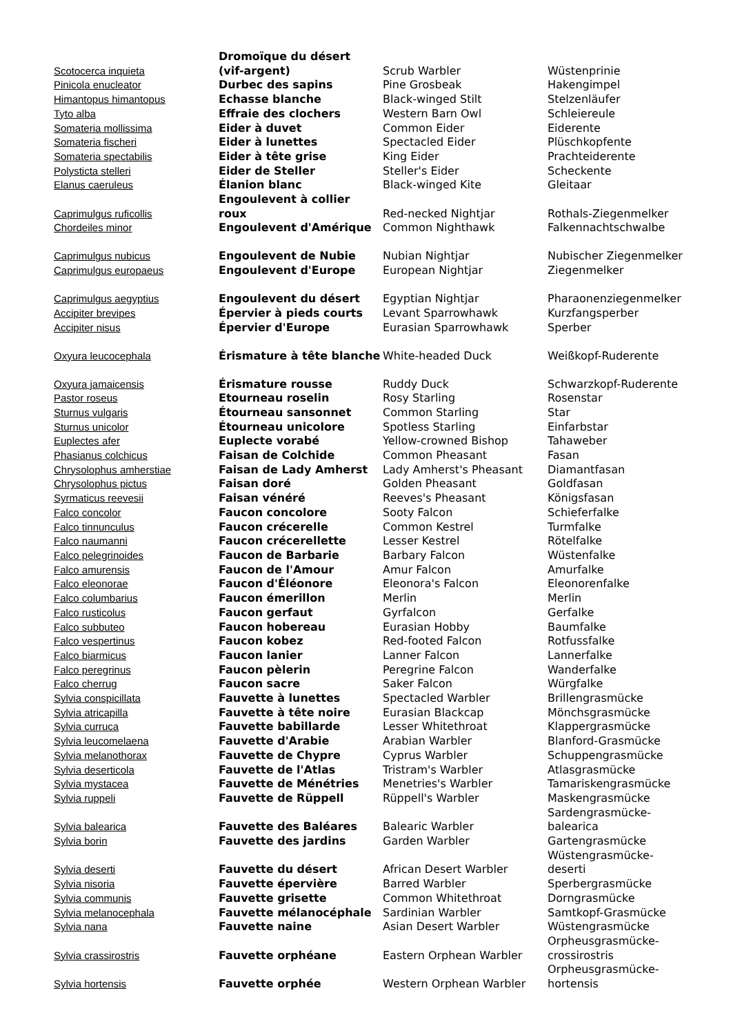| Scotocerca inquieta | Dromoïque du désert (vif-argent) | Scrub Warbler | Wüstenprinie |
| Pinicola enucleator | Durbec des sapins | Pine Grosbeak | Hakengimpel |
| Himantopus himantopus | Echasse blanche | Black-winged Stilt | Stelzenläufer |
| Tyto alba | Effraie des clochers | Western Barn Owl | Schleiereule |
| Somateria mollissima | Eider à duvet | Common Eider | Eiderente |
| Somateria fischeri | Eider à lunettes | Spectacled Eider | Plüschkopfente |
| Somateria spectabilis | Eider à tête grise | King Eider | Prachteiderente |
| Polysticta stelleri | Eider de Steller | Steller's Eider | Scheckente |
| Elanus caeruleus | Élanion blanc | Black-winged Kite | Gleitaar |
| Caprimulgus ruficollis | Engoulevent à collier roux | Red-necked Nightjar | Rothals-Ziegenmelker |
| Chordeiles minor | Engoulevent d'Amérique | Common Nighthawk | Falkennachtschwalbe |
| Caprimulgus nubicus | Engoulevent de Nubie | Nubian Nightjar | Nubischer Ziegenmelker |
| Caprimulgus europaeus | Engoulevent d'Europe | European Nightjar | Ziegenmelker |
| Caprimulgus aegyptius | Engoulevent du désert | Egyptian Nightjar | Pharaonenziegenmelker |
| Accipiter brevipes | Épervier à pieds courts | Levant Sparrowhawk | Kurzfangsperber |
| Accipiter nisus | Épervier d'Europe | Eurasian Sparrowhawk | Sperber |
| Oxyura leucocephala | Érismature à tête blanche | White-headed Duck | Weißkopf-Ruderente |
| Oxyura jamaicensis | Érismature rousse | Ruddy Duck | Schwarzkopf-Ruderente |
| Pastor roseus | Etourneau roselin | Rosy Starling | Rosenstar |
| Sturnus vulgaris | Étourneau sansonnet | Common Starling | Star |
| Sturnus unicolor | Étourneau unicolore | Spotless Starling | Einfarbstar |
| Euplectes afer | Euplecte vorabé | Yellow-crowned Bishop | Tahaweber |
| Phasianus colchicus | Faisan de Colchide | Common Pheasant | Fasan |
| Chrysolophus amherstiae | Faisan de Lady Amherst | Lady Amherst's Pheasant | Diamantfasan |
| Chrysolophus pictus | Faisan doré | Golden Pheasant | Goldfasan |
| Syrmaticus reevesii | Faisan vénéré | Reeves's Pheasant | Königsfasan |
| Falco concolor | Faucon concolore | Sooty Falcon | Schieferfalke |
| Falco tinnunculus | Faucon crécerelle | Common Kestrel | Turmfalke |
| Falco naumanni | Faucon crécerellette | Lesser Kestrel | Rötelfalke |
| Falco pelegrinoides | Faucon de Barbarie | Barbary Falcon | Wüstenfalke |
| Falco amurensis | Faucon de l'Amour | Amur Falcon | Amurfalke |
| Falco eleonorae | Faucon d'Éléonore | Eleonora's Falcon | Eleonorenfalke |
| Falco columbarius | Faucon émerillon | Merlin | Merlin |
| Falco rusticolus | Faucon gerfaut | Gyrfalcon | Gerfalke |
| Falco subbuteo | Faucon hobereau | Eurasian Hobby | Baumfalke |
| Falco vespertinus | Faucon kobez | Red-footed Falcon | Rotfussfalke |
| Falco biarmicus | Faucon lanier | Lanner Falcon | Lannerfalke |
| Falco peregrinus | Faucon pèlerin | Peregrine Falcon | Wanderfalke |
| Falco cherrug | Faucon sacre | Saker Falcon | Würgfalke |
| Sylvia conspicillata | Fauvette à lunettes | Spectacled Warbler | Brillengrasmücke |
| Sylvia atricapilla | Fauvette à tête noire | Eurasian Blackcap | Mönchsgrasmücke |
| Sylvia curruca | Fauvette babillarde | Lesser Whitethroat | Klappergrasmücke |
| Sylvia leucomelaena | Fauvette d'Arabie | Arabian Warbler | Blanford-Grasmücke |
| Sylvia melanothorax | Fauvette de Chypre | Cyprus Warbler | Schuppengrasmücke |
| Sylvia deserticola | Fauvette de l'Atlas | Tristram's Warbler | Atlasgrasmücke |
| Sylvia mystacea | Fauvette de Ménétries | Menetries's Warbler | Tamariskengrasmücke |
| Sylvia ruppeli | Fauvette de Rüppell | Rüppell's Warbler | Maskengrasmücke |
| Sylvia balearica | Fauvette des Baléares | Balearic Warbler | Sardengrasmücke- balearica |
| Sylvia borin | Fauvette des jardins | Garden Warbler | Gartengrasmücke |
| Sylvia deserti | Fauvette du désert | African Desert Warbler | Wüstengrasmücke- deserti |
| Sylvia nisoria | Fauvette épervière | Barred Warbler | Sperbergrasmücke |
| Sylvia communis | Fauvette grisette | Common Whitethroat | Dorngrasmücke |
| Sylvia melanocephala | Fauvette mélanocéphale | Sardinian Warbler | Samtkopf-Grasmücke |
| Sylvia nana | Fauvette naine | Asian Desert Warbler | Wüstengrasmücke |
| Sylvia crassirostris | Fauvette orphéane | Eastern Orphean Warbler | Orpheusgrasmücke- crossirostris |
| Sylvia hortensis | Fauvette orphée | Western Orphean Warbler | Orpheusgrasmücke- hortensis |